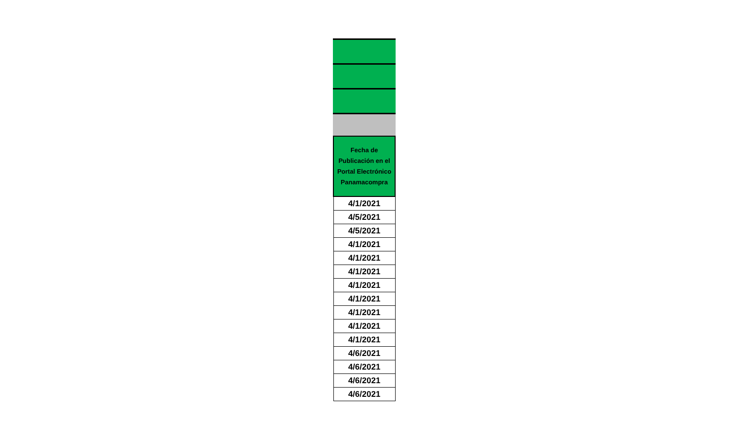| Fecha de Publicación en el Portal Electrónico Panamacompra |
| --- |
| 4/1/2021 |
| 4/5/2021 |
| 4/5/2021 |
| 4/1/2021 |
| 4/1/2021 |
| 4/1/2021 |
| 4/1/2021 |
| 4/1/2021 |
| 4/1/2021 |
| 4/1/2021 |
| 4/1/2021 |
| 4/6/2021 |
| 4/6/2021 |
| 4/6/2021 |
| 4/6/2021 |